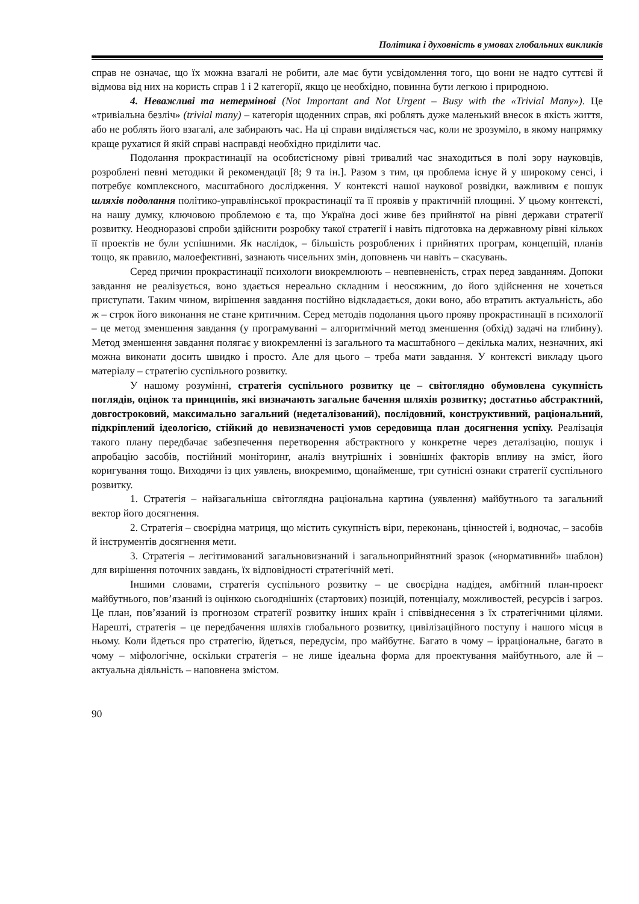Політика і духовність в умовах глобальних викликів
справ не означає, що їх можна взагалі не робити, але має бути усвідомлення того, що вони не надто суттєві й відмова від них на користь справ 1 і 2 категорії, якщо це необхідно, повинна бути легкою і природною.
4. Неважливі та нетермінові (Not Important and Not Urgent – Busy with the «Trivial Many»). Це «тривіальна безліч» (trivial many) – категорія щоденних справ, які роблять дуже маленький внесок в якість життя, або не роблять його взагалі, але забирають час. На ці справи виділяється час, коли не зрозуміло, в якому напрямку краще рухатися й якій справі насправді необхідно приділити час.
Подолання прокрастинації на особистісному рівні тривалий час знаходиться в полі зору науковців, розроблені певні методики й рекомендації [8; 9 та ін.]. Разом з тим, ця проблема існує й у широкому сенсі, і потребує комплексного, масштабного дослідження. У контексті нашої наукової розвідки, важливим є пошук шляхів подолання політико-управлінської прокрастинації та її проявів у практичній площині. У цьому контексті, на нашу думку, ключовою проблемою є та, що Україна досі живе без прийнятої на рівні держави стратегії розвитку. Неодноразові спроби здійснити розробку такої стратегії і навіть підготовка на державному рівні кількох її проектів не були успішними. Як наслідок, – більшість розроблених і прийнятих програм, концепцій, планів тощо, як правило, малоефективні, зазнають чисельних змін, доповнень чи навіть – скасувань.
Серед причин прокрастинації психологи виокремлюють – невпевненість, страх перед завданням. Допоки завдання не реалізується, воно здається нереально складним і неосяжним, до його здійснення не хочеться приступати. Таким чином, вирішення завдання постійно відкладається, доки воно, або втратить актуальність, або ж – строк його виконання не стане критичним. Серед методів подолання цього прояву прокрастинації в психології – це метод зменшення завдання (у програмуванні – алгоритмічний метод зменшення (обхід) задачі на глибину). Метод зменшення завдання полягає у виокремленні із загального та масштабного – декілька малих, незначних, які можна виконати досить швидко і просто. Але для цього – треба мати завдання. У контексті викладу цього матеріалу – стратегію суспільного розвитку.
У нашому розумінні, стратегія суспільного розвитку це – світоглядно обумовлена сукупність поглядів, оцінок та принципів, які визначають загальне бачення шляхів розвитку; достатньо абстрактний, довгостроковий, максимально загальний (недеталізований), послідовний, конструктивний, раціональний, підкріплений ідеологією, стійкий до невизначеності умов середовища план досягнення успіху. Реалізація такого плану передбачає забезпечення перетворення абстрактного у конкретне через деталізацію, пошук і апробацію засобів, постійний моніторинг, аналіз внутрішніх і зовнішніх факторів впливу на зміст, його коригування тощо. Виходячи із цих уявлень, виокремимо, щонайменше, три сутнісні ознаки стратегії суспільного розвитку.
1. Стратегія – найзагальніша світоглядна раціональна картина (уявлення) майбутнього та загальний вектор його досягнення.
2. Стратегія – своєрідна матриця, що містить сукупність віри, переконань, цінностей і, водночас, – засобів й інструментів досягнення мети.
3. Стратегія – легітимований загальновизнаний і загальноприйнятний зразок («нормативний» шаблон) для вирішення поточних завдань, їх відповідності стратегічній меті.
Іншими словами, стратегія суспільного розвитку – це своєрідна надідея, амбітний план-проект майбутнього, пов’язаний із оцінкою сьогоднішніх (стартових) позицій, потенціалу, можливостей, ресурсів і загроз. Це план, пов’язаний із прогнозом стратегії розвитку інших країн і співвіднесення з їх стратегічними цілями. Нарешті, стратегія – це передбачення шляхів глобального розвитку, цивілізаційного поступу і нашого місця в ньому. Коли йдеться про стратегію, йдеться, передусім, про майбутнє. Багато в чому – ірраціональне, багато в чому – міфологічне, оскільки стратегія – не лише ідеальна форма для проектування майбутнього, але й – актуальна діяльність – наповнена змістом.
90